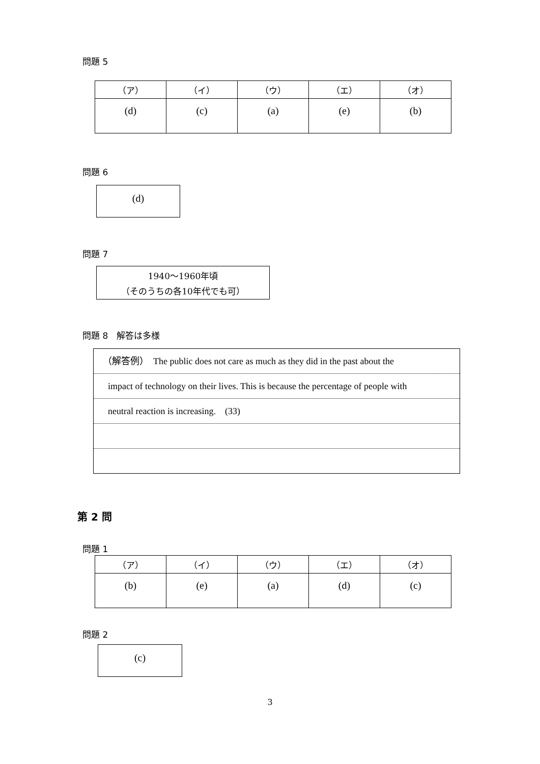問題 5
| （ア） | （イ） | （ウ） | （エ） | （オ） |
| --- | --- | --- | --- | --- |
| (d) | (c) | (a) | (e) | (b) |
問題 6
(d)
問題 7
1940〜1960年頃
（そのうちの各10年代でも可）
問題 8　解答は多様
（解答例）　The public does not care as much as they did in the past about the
impact of technology on their lives. This is because the percentage of people with
neutral reaction is increasing.　(33)
第 2 問
問題 1
| （ア） | （イ） | （ウ） | （エ） | （オ） |
| --- | --- | --- | --- | --- |
| (b) | (e) | (a) | (d) | (c) |
問題 2
(c)
3